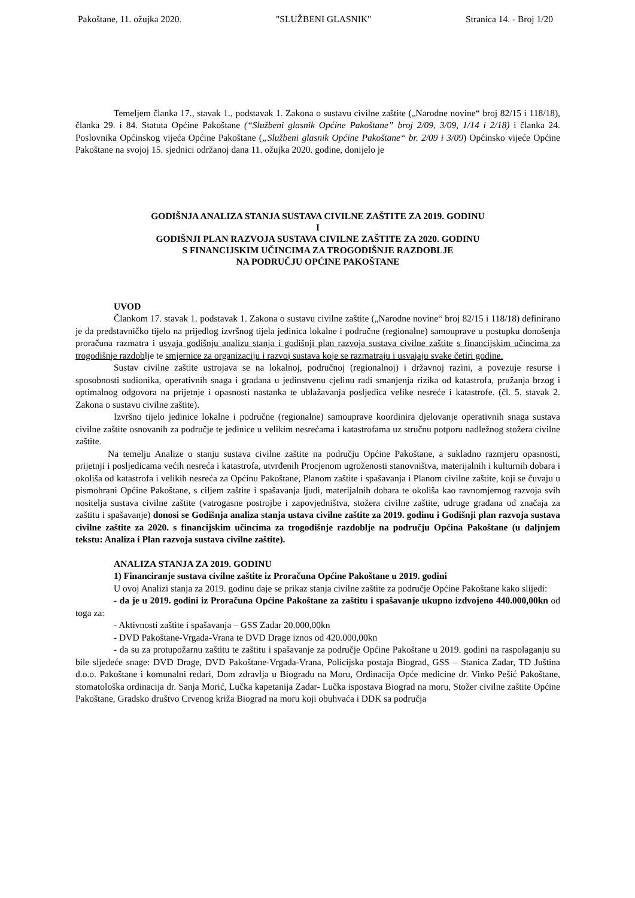Pakoštane, 11. ožujka 2020. "SLUŽBENI GLASNIK" Stranica 14. - Broj 1/20
Temeljem članka 17., stavak 1., podstavak 1. Zakona o sustavu civilne zaštite („Narodne novine“ broj 82/15 i 118/18), članka 29. i 84. Statuta Općine Pakoštane (“Službeni glasnik Općine Pakoštane” broj 2/09, 3/09, 1/14 i 2/18) i članka 24. Poslovnika Općinskog vijeća Općine Pakoštane („Službeni glasnik Općine Pakoštane“ br. 2/09 i 3/09) Općinsko vijeće Općine Pakoštane na svojoj 15. sjednici održanoj dana 11. ožujka 2020. godine, donijelo je
GODIŠNJA ANALIZA STANJA SUSTAVA CIVILNE ZAŠTITE ZA 2019. GODINU
I
GODIŠNJI PLAN RAZVOJA SUSTAVA CIVILNE ZAŠTITE ZA 2020. GODINU
S FINANCIJSKIM UČINCIMA ZA TROGODIŠNJE RAZDOBLJE
NA PODRUČJU OPĆINE PAKOŠTANE
UVOD
Člankom 17. stavak 1. podstavak 1. Zakona o sustavu civilne zaštite („Narodne novine“ broj 82/15 i 118/18) definirano je da predstavničko tijelo na prijedlog izvršnog tijela jedinica lokalne i područne (regionalne) samouprave u postupku donošenja proračuna razmatra i usvaja godišnju analizu stanja i godišnji plan razvoja sustava civilne zaštite s financijskim učincima za trogodišnje razdoblje te smjernice za organizaciju i razvoj sustava koje se razmatraju i usvajaju svake četiri godine.
Sustav civilne zaštite ustrojava se na lokalnoj, područnoj (regionalnoj) i državnoj razini, a povezuje resurse i sposobnosti sudionika, operativnih snaga i građana u jedinstvenu cjelinu radi smanjenja rizika od katastrofa, pružanja brzog i optimalnog odgovora na prijetnje i opasnosti nastanka te ublažavanja posljedica velike nesreće i katastrofe. (čl. 5. stavak 2. Zakona o sustavu civilne zaštite).
Izvršno tijelo jedinice lokalne i područne (regionalne) samouprave koordinira djelovanje operativnih snaga sustava civilne zaštite osnovanih za područje te jedinice u velikim nesrećama i katastrofama uz stručnu potporu nadležnog stožera civilne zaštite.
Na temelju Analize o stanju sustava civilne zaštite na području Općine Pakoštane, a sukladno razmjeru opasnosti, prijetnji i posljedicama većih nesreća i katastrofa, utvrđenih Procjenom ugroženosti stanovništva, materijalnih i kulturnih dobara i okoliša od katastrofa i velikih nesreća za Općinu Pakoštane, Planom zaštite i spašavanja i Planom civilne zaštite, koji se čuvaju u pismohrani Općine Pakoštane, s ciljem zaštite i spašavanja ljudi, materijalnih dobara te okoliša kao ravnomjernog razvoja svih nositelja sustava civilne zaštite (vatrogasne postrojbe i zapovjedništva, stožera civilne zaštite, udruge građana od značaja za zaštitu i spašavanje) donosi se Godišnja analiza stanja ustava civilne zaštite za 2019. godinu i Godišnji plan razvoja sustava civilne zaštite za 2020. s financijskim učincima za trogodišnje razdoblje na području Općina Pakoštane (u daljnjem tekstu: Analiza i Plan razvoja sustava civilne zaštite).
ANALIZA STANJA ZA 2019. GODINU
1) Financiranje sustava civilne zaštite iz Proračuna Općine Pakoštane u 2019. godini
U ovoj Analizi stanja za 2019. godinu daje se prikaz stanja civilne zaštite za područje Općine Pakoštane kako slijedi:
- da je u 2019. godini iz Proračuna Općine Pakoštane za zaštitu i spašavanje ukupno izdvojeno 440.000,00kn od toga za:
- Aktivnosti zaštite i spašavanja – GSS Zadar 20.000,00kn
- DVD Pakoštane-Vrgada-Vrana te DVD Drage iznos od 420.000,00kn
- da su za protupožarnu zaštitu te zaštitu i spašavanje za područje Općine Pakoštane u 2019. godini na raspolaganju su bile sljedeće snage: DVD Drage, DVD Pakoštane-Vrgada-Vrana, Policijska postaja Biograd, GSS – Stanica Zadar, TD Juština d.o.o. Pakoštane i komunalni redari, Dom zdravlja u Biogradu na Moru, Ordinacija Opće medicine dr. Vinko Pešić Pakoštane, stomatološka ordinacija dr. Sanja Morić, Lučka kapetanija Zadar- Lučka ispostava Biograd na moru, Stožer civilne zaštite Općine Pakoštane, Gradsko društvo Crvenog križa Biograd na moru koji obuhvaća i DDK sa područja